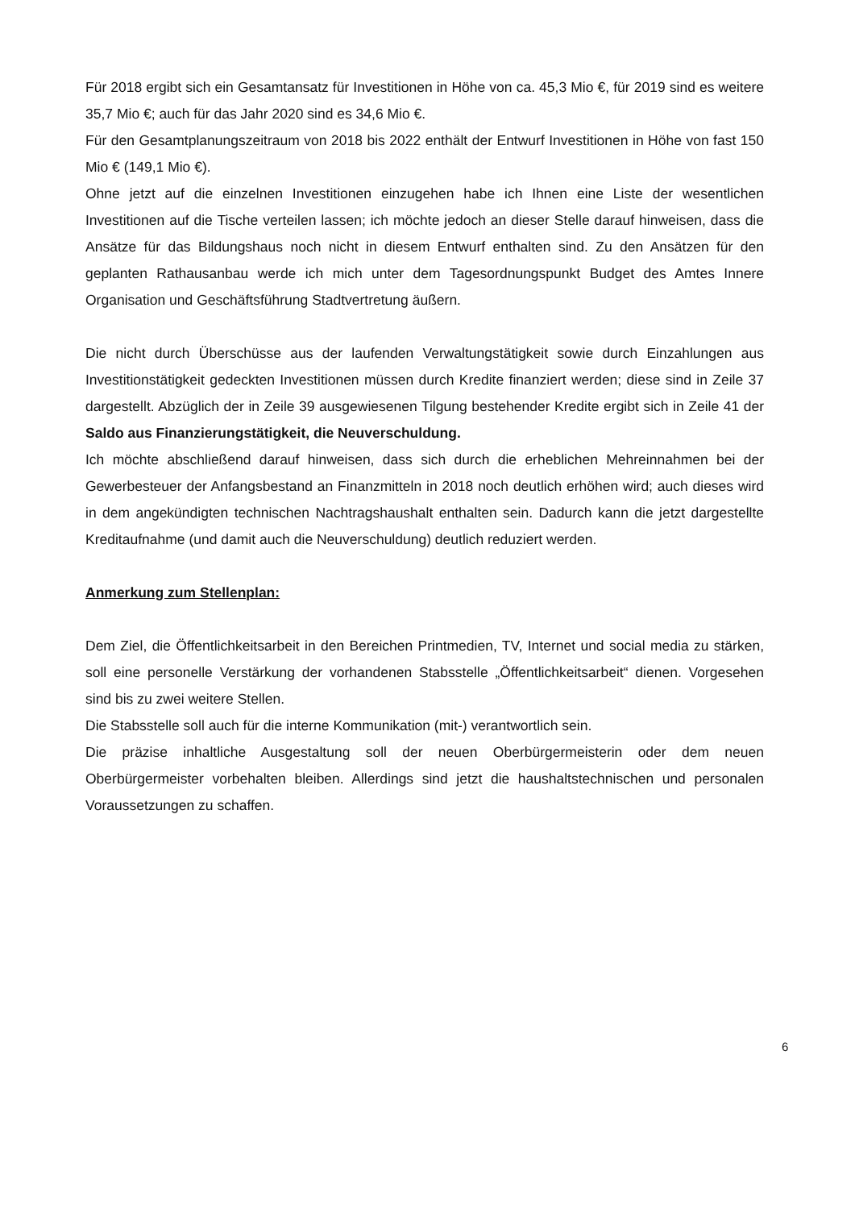Für 2018 ergibt sich ein Gesamtansatz für Investitionen in Höhe von ca. 45,3 Mio €, für 2019 sind es weitere 35,7 Mio €; auch für das Jahr 2020 sind es 34,6 Mio €.
Für den Gesamtplanungszeitraum von 2018 bis 2022 enthält der Entwurf Investitionen in Höhe von fast 150 Mio € (149,1 Mio €).
Ohne jetzt auf die einzelnen Investitionen einzugehen habe ich Ihnen eine Liste der wesentlichen Investitionen auf die Tische verteilen lassen; ich möchte jedoch an dieser Stelle darauf hinweisen, dass die Ansätze für das Bildungshaus noch nicht in diesem Entwurf enthalten sind. Zu den Ansätzen für den geplanten Rathausanbau werde ich mich unter dem Tagesordnungspunkt Budget des Amtes Innere Organisation und Geschäftsführung Stadtvertretung äußern.
Die nicht durch Überschüsse aus der laufenden Verwaltungstätigkeit sowie durch Einzahlungen aus Investitionstätigkeit gedeckten Investitionen müssen durch Kredite finanziert werden; diese sind in Zeile 37 dargestellt. Abzüglich der in Zeile 39 ausgewiesenen Tilgung bestehender Kredite ergibt sich in Zeile 41 der Saldo aus Finanzierungstätigkeit, die Neuverschuldung.
Ich möchte abschließend darauf hinweisen, dass sich durch die erheblichen Mehreinnahmen bei der Gewerbesteuer der Anfangsbestand an Finanzmitteln in 2018 noch deutlich erhöhen wird; auch dieses wird in dem angekündigten technischen Nachtragshaushalt enthalten sein. Dadurch kann die jetzt dargestellte Kreditaufnahme (und damit auch die Neuverschuldung) deutlich reduziert werden.
Anmerkung zum Stellenplan:
Dem Ziel, die Öffentlichkeitsarbeit in den Bereichen Printmedien, TV, Internet und social media zu stärken, soll eine personelle Verstärkung der vorhandenen Stabsstelle „Öffentlichkeitsarbeit“ dienen. Vorgesehen sind bis zu zwei weitere Stellen.
Die Stabsstelle soll auch für die interne Kommunikation (mit-) verantwortlich sein.
Die präzise inhaltliche Ausgestaltung soll der neuen Oberbürgermeisterin oder dem neuen Oberbürgermeister vorbehalten bleiben. Allerdings sind jetzt die haushaltstechnischen und personalen Voraussetzungen zu schaffen.
6